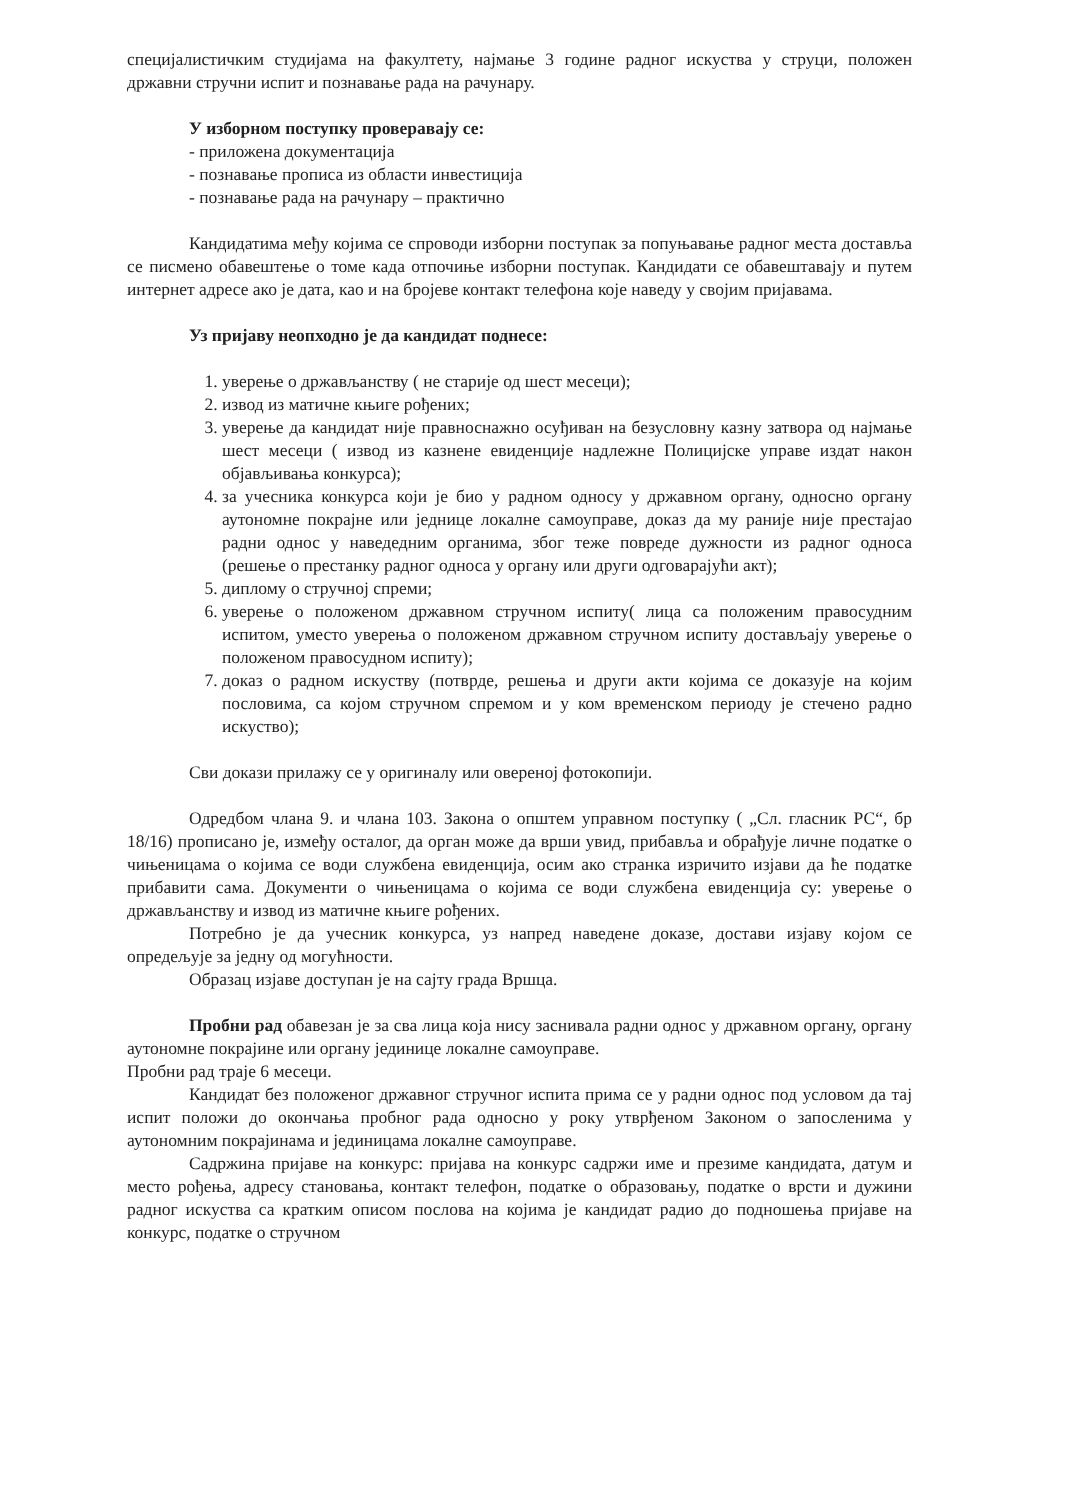специјалистичким студијама на факултету, најмање 3 године радног искуства у струци, положен државни стручни испит и познавање рада на рачунару.
У изборном поступку проверавају се:
- приложена документација
- познавање прописа из области инвестиција
- познавање рада на рачунару – практично
Кандидатима међу којима се спроводи изборни поступак за попуњавање радног места доставља се писмено обавештење о томе када отпочиње изборни поступак. Кандидати се обавештавају и путем интернет адресе ако је дата, као и на бројеве контакт телефона које наведу у својим пријавама.
Уз пријаву неопходно је да кандидат поднесе:
1. уверење о држављанству ( не старије од шест месеци);
2. извод из матичне књиге рођених;
3. уверење да кандидат није правноснажно осуђиван на безусловну казну затвора од најмање шест месеци ( извод из казнене евиденције надлежне Полицијске управе издат након објављивања конкурса);
4. за учесника конкурса који је био у радном односу у државном органу, односно органу аутономне покрајне или једнице локалне самоуправе, доказ да му раније није престајао радни однос у наведедним органима, због теже повреде дужности из радног односа (решење о престанку радног односа у органу или други одговарајући акт);
5. диплому о стручној спреми;
6. уверење о положеном државном стручном испиту( лица са положеним правосудним испитом, уместо уверења о положеном државном стручном испиту достављају уверење о положеном правосудном испиту);
7. доказ о радном искуству (потврде, решења и други акти којима се доказује на којим пословима, са којом стручном спремом и у ком временском периоду је стечено радно искуство);
Сви докази прилажу се у оригиналу или овереној фотокопији.
Одредбом члана 9. и члана 103. Закона о општем управном поступку ( „Сл. гласник РС“, бр 18/16) прописано је, између осталог, да орган може да врши увид, прибавља и обрађује личне податке о чињеницама о којима се води службена евиденција, осим ако странка изричито изјави да ће податке прибавити сама. Документи о чињеницама о којима се води службена евиденција су: уверење о држављанству и извод из матичне књиге рођених.
Потребно је да учесник конкурса, уз напред наведене доказе, достави изјаву којом се опредељује за једну од могућности.
Образац изјаве доступан је на сајту града Вршца.
Пробни рад обавезан је за сва лица која нису заснивала радни однос у државном органу, органу аутономне покрајине или органу јединице локалне самоуправе.
Пробни рад траје 6 месеци.
Кандидат без положеног државног стручног испита прима се у радни однос под условом да тај испит положи до окончања пробног рада односно у року утврђеном Законом о запосленима у аутономним покрајинама и јединицама локалне самоуправе.
Садржина пријаве на конкурс: пријава на конкурс садржи име и презиме кандидата, датум и место рођења, адресу становања, контакт телефон, податке о образовању, податке о врсти и дужини радног искуства са кратким описом послова на којима је кандидат радио до подношења пријаве на конкурс, податке о стручном